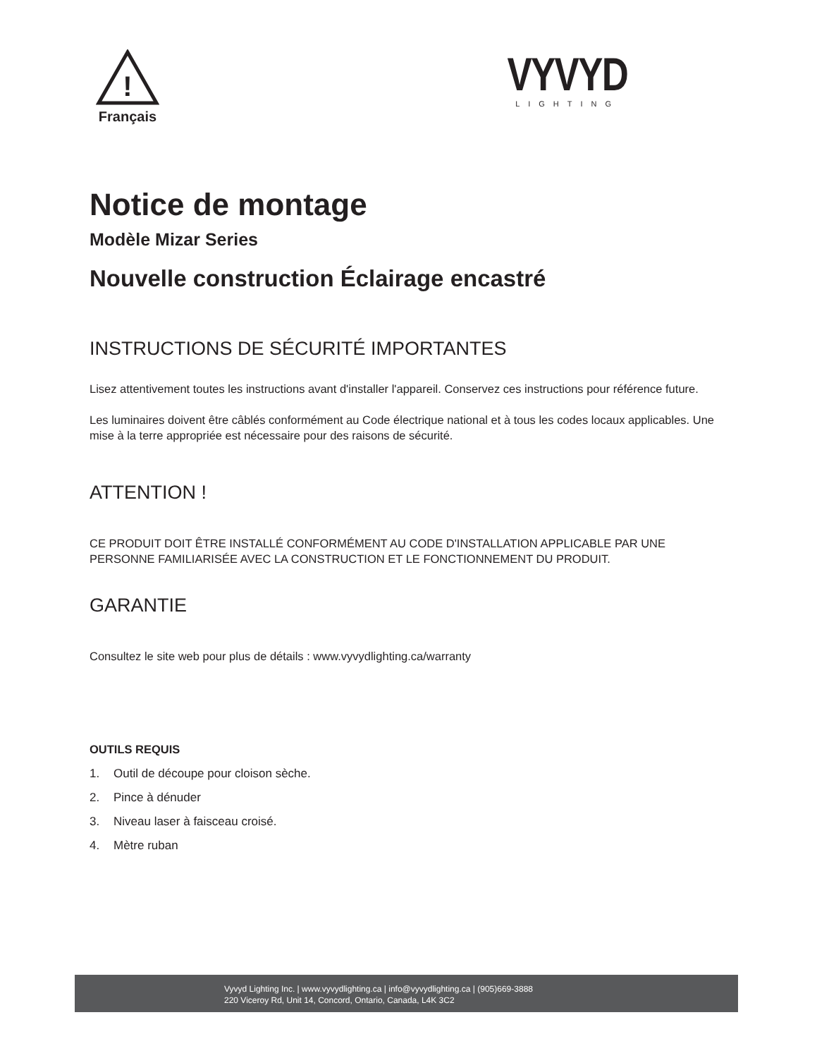!
Français
VYVYD
LIGHTING
Notice de montage
Modèle Mizar Series
Nouvelle construction Éclairage encastré
INSTRUCTIONS DE SÉCURITÉ IMPORTANTES
Lisez attentivement toutes les instructions avant d'installer l'appareil. Conservez ces instructions pour référence future.
Les luminaires doivent être câblés conformément au Code électrique national et à tous les codes locaux applicables. Une mise à la terre appropriée est nécessaire pour des raisons de sécurité.
ATTENTION !
CE PRODUIT DOIT ÊTRE INSTALLÉ CONFORMÉMENT AU CODE D'INSTALLATION APPLICABLE PAR UNE PERSONNE FAMILIARISÉE AVEC LA CONSTRUCTION ET LE FONCTIONNEMENT DU PRODUIT.
GARANTIE
Consultez le site web pour plus de détails : www.vyvydlighting.ca/warranty
OUTILS REQUIS
1. Outil de découpe pour cloison sèche.
2. Pince à dénuder
3. Niveau laser à faisceau croisé.
4. Mètre ruban
Vyvyd Lighting Inc. | www.vyvydlighting.ca | info@vyvydlighting.ca | (905)669-3888
220 Viceroy Rd, Unit 14, Concord, Ontario, Canada, L4K 3C2